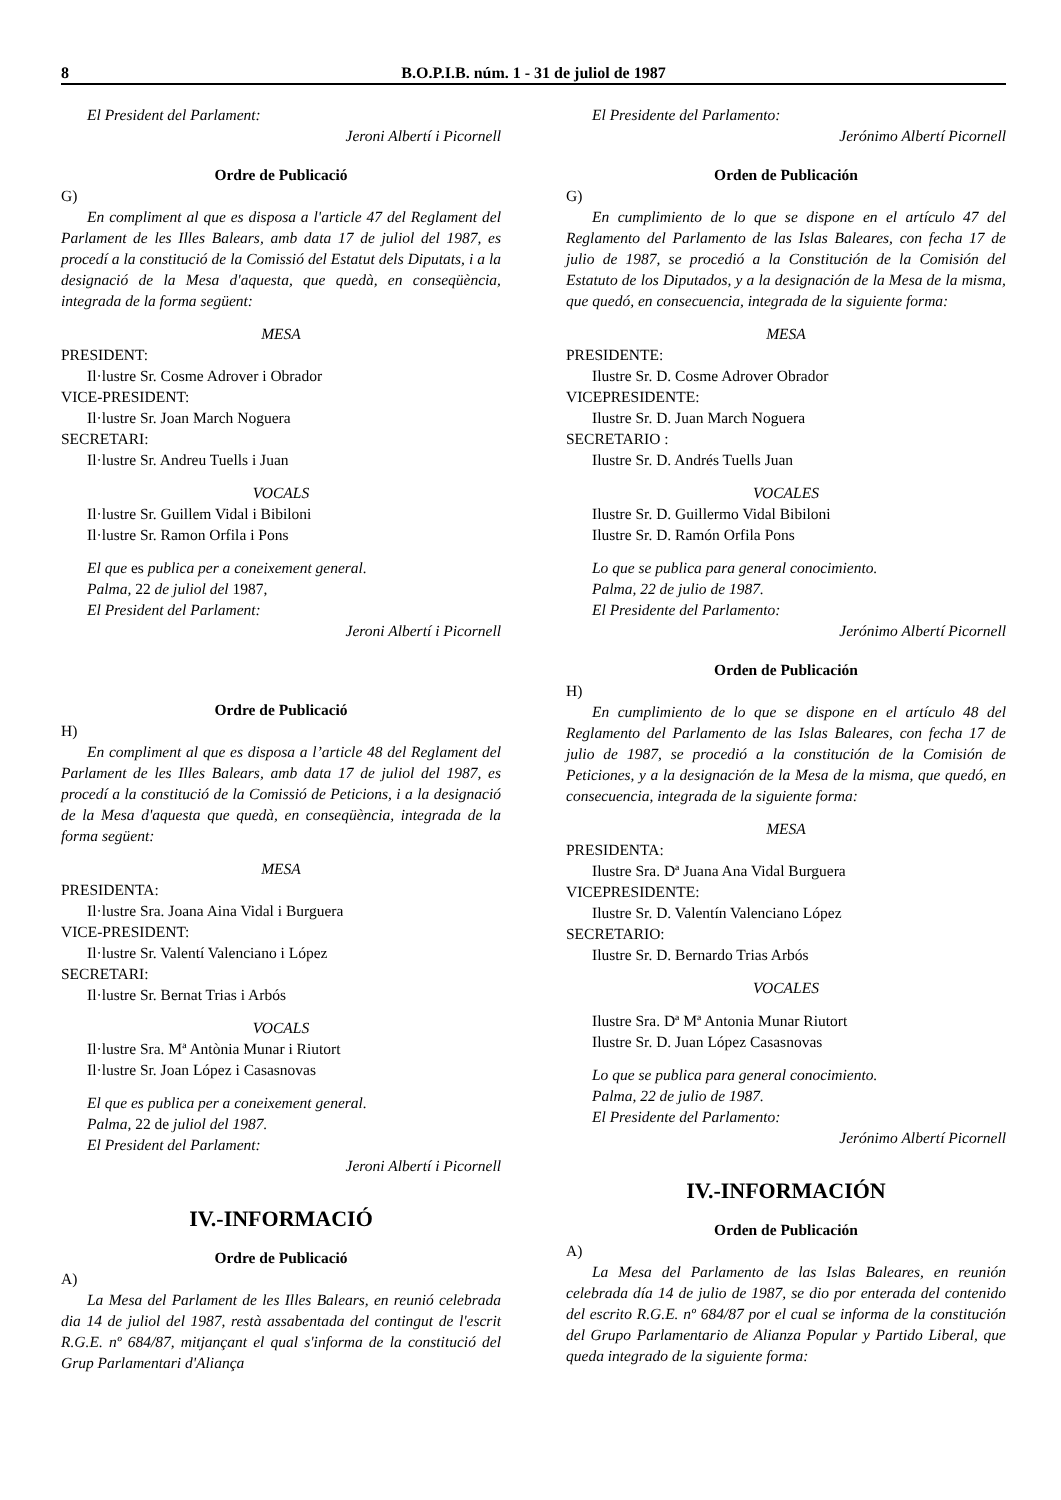8 B.O.P.I.B. núm. 1 - 31 de juliol de 1987
El President del Parlament:
Jeroni Albertí i Picornell
Ordre de Publicació
G)
En compliment al que es disposa a l'article 47 del Reglament del Parlament de les Illes Balears, amb data 17 de juliol del 1987, es procedí a la constitució de la Comissió del Estatut dels Diputats, i a la designació de la Mesa d'aquesta, que quedà, en conseqüència, integrada de la forma següent:
MESA
PRESIDENT:
Il·lustre Sr. Cosme Adrover i Obrador
VICE-PRESIDENT:
Il·lustre Sr. Joan March Noguera
SECRETARI:
Il·lustre Sr. Andreu Tuells i Juan
VOCALS
Il·lustre Sr. Guillem Vidal i Bibiloni
Il·lustre Sr. Ramon Orfila i Pons
El que es publica per a coneixement general.
Palma, 22 de juliol del 1987,
El President del Parlament:
Jeroni Albertí i Picornell
Ordre de Publicació
H)
En compliment al que es disposa a l’article 48 del Reglament del Parlament de les Illes Balears, amb data 17 de juliol del 1987, es procedí a la constitució de la Comissió de Peticions, i a la designació de la Mesa d'aquesta que quedà, en conseqüència, integrada de la forma següent:
MESA
PRESIDENTA:
Il·lustre Sra. Joana Aina Vidal i Burguera
VICE-PRESIDENT:
Il·lustre Sr. Valentí Valenciano i López
SECRETARI:
Il·lustre Sr. Bernat Trias i Arbós
VOCALS
Il·lustre Sra. Mª Antònia Munar i Riutort
Il·lustre Sr. Joan López i Casasnovas
El que es publica per a coneixement general.
Palma, 22 de juliol del 1987.
El President del Parlament:
Jeroni Albertí i Picornell
IV.-INFORMACIÓ
Ordre de Publicació
A)
La Mesa del Parlament de les Illes Balears, en reunió celebrada dia 14 de juliol del 1987, restà assabentada del contingut de l'escrit R.G.E. nº 684/87, mitjançant el qual s'informa de la constitució del Grup Parlamentari d'Aliança
El Presidente del Parlamento:
Jerónimo Albertí Picornell
Orden de Publicación
G)
En cumplimiento de lo que se dispone en el artículo 47 del Reglamento del Parlamento de las Islas Baleares, con fecha 17 de julio de 1987, se procedió a la Constitución de la Comisión del Estatuto de los Diputados, y a la designación de la Mesa de la misma, que quedó, en consecuencia, integrada de la siguiente forma:
MESA
PRESIDENTE:
Ilustre Sr. D. Cosme Adrover Obrador
VICEPRESIDENTE:
Ilustre Sr. D. Juan March Noguera
SECRETARIO :
Ilustre Sr. D. Andrés Tuells Juan
VOCALES
Ilustre Sr. D. Guillermo Vidal Bibiloni
Ilustre Sr. D. Ramón Orfila Pons
Lo que se publica para general conocimiento.
Palma, 22 de julio de 1987.
El Presidente del Parlamento:
Jerónimo Albertí Picornell
Orden de Publicación
H)
En cumplimiento de lo que se dispone en el artículo 48 del Reglamento del Parlamento de las Islas Baleares, con fecha 17 de julio de 1987, se procedió a la constitución de la Comisión de Peticiones, y a la designación de la Mesa de la misma, que quedó, en consecuencia, integrada de la siguiente forma:
MESA
PRESIDENTA:
Ilustre Sra. Dª Juana Ana Vidal Burguera
VICEPRESIDENTE:
Ilustre Sr. D. Valentín Valenciano López
SECRETARIO:
Ilustre Sr. D. Bernardo Trias Arbós
VOCALES
Ilustre Sra. Dª Mª Antonia Munar Riutort
Ilustre Sr. D. Juan López Casasnovas
Lo que se publica para general conocimiento.
Palma, 22 de julio de 1987.
El Presidente del Parlamento:
Jerónimo Albertí Picornell
IV.-INFORMACIÓN
Orden de Publicación
A)
La Mesa del Parlamento de las Islas Baleares, en reunión celebrada día 14 de julio de 1987, se dio por enterada del contenido del escrito R.G.E. nº 684/87 por el cual se informa de la constitución del Grupo Parlamentario de Alianza Popular y Partido Liberal, que queda integrado de la siguiente forma: